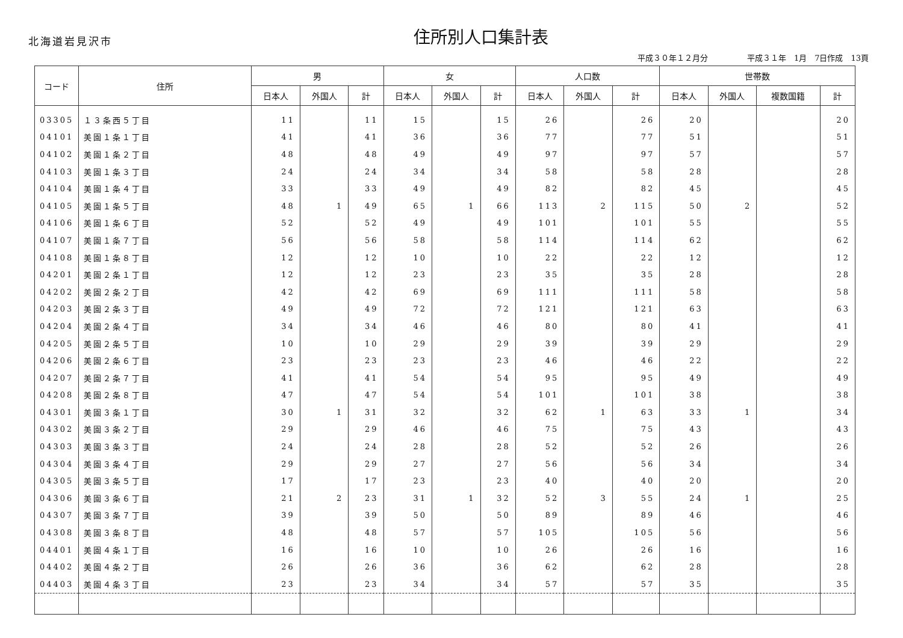北海道岩見沢市
住所別人口集計表
平成３０年１２月分　　　　　平成３１年　1月　7日作成　13頁
| コード | 住所 | 男 | | | 女 | | | 人口数 | | | 世帯数 | | | |
| --- | --- | --- | --- | --- | --- | --- | --- | --- | --- | --- | --- | --- | --- | --- |
| | | 日本人 | 外国人 | 計 | 日本人 | 外国人 | 計 | 日本人 | 外国人 | 計 | 日本人 | 外国人 | 複数国籍 | 計 |
| 03305 | １３条西５丁目 | 11 | | 11 | 15 | | 15 | 26 | | 26 | 20 | | | 20 |
| 04101 | 美園１条１丁目 | 41 | | 41 | 36 | | 36 | 77 | | 77 | 51 | | | 51 |
| 04102 | 美園１条２丁目 | 48 | | 48 | 49 | | 49 | 97 | | 97 | 57 | | | 57 |
| 04103 | 美園１条３丁目 | 24 | | 24 | 34 | | 34 | 58 | | 58 | 28 | | | 28 |
| 04104 | 美園１条４丁目 | 33 | | 33 | 49 | | 49 | 82 | | 82 | 45 | | | 45 |
| 04105 | 美園１条５丁目 | 48 | 1 | 49 | 65 | 1 | 66 | 113 | 2 | 115 | 50 | 2 | | 52 |
| 04106 | 美園１条６丁目 | 52 | | 52 | 49 | | 49 | 101 | | 101 | 55 | | | 55 |
| 04107 | 美園１条７丁目 | 56 | | 56 | 58 | | 58 | 114 | | 114 | 62 | | | 62 |
| 04108 | 美園１条８丁目 | 12 | | 12 | 10 | | 10 | 22 | | 22 | 12 | | | 12 |
| 04201 | 美園２条１丁目 | 12 | | 12 | 23 | | 23 | 35 | | 35 | 28 | | | 28 |
| 04202 | 美園２条２丁目 | 42 | | 42 | 69 | | 69 | 111 | | 111 | 58 | | | 58 |
| 04203 | 美園２条３丁目 | 49 | | 49 | 72 | | 72 | 121 | | 121 | 63 | | | 63 |
| 04204 | 美園２条４丁目 | 34 | | 34 | 46 | | 46 | 80 | | 80 | 41 | | | 41 |
| 04205 | 美園２条５丁目 | 10 | | 10 | 29 | | 29 | 39 | | 39 | 29 | | | 29 |
| 04206 | 美園２条６丁目 | 23 | | 23 | 23 | | 23 | 46 | | 46 | 22 | | | 22 |
| 04207 | 美園２条７丁目 | 41 | | 41 | 54 | | 54 | 95 | | 95 | 49 | | | 49 |
| 04208 | 美園２条８丁目 | 47 | | 47 | 54 | | 54 | 101 | | 101 | 38 | | | 38 |
| 04301 | 美園３条１丁目 | 30 | 1 | 31 | 32 | | 32 | 62 | 1 | 63 | 33 | 1 | | 34 |
| 04302 | 美園３条２丁目 | 29 | | 29 | 46 | | 46 | 75 | | 75 | 43 | | | 43 |
| 04303 | 美園３条３丁目 | 24 | | 24 | 28 | | 28 | 52 | | 52 | 26 | | | 26 |
| 04304 | 美園３条４丁目 | 29 | | 29 | 27 | | 27 | 56 | | 56 | 34 | | | 34 |
| 04305 | 美園３条５丁目 | 17 | | 17 | 23 | | 23 | 40 | | 40 | 20 | | | 20 |
| 04306 | 美園３条６丁目 | 21 | 2 | 23 | 31 | 1 | 32 | 52 | 3 | 55 | 24 | 1 | | 25 |
| 04307 | 美園３条７丁目 | 39 | | 39 | 50 | | 50 | 89 | | 89 | 46 | | | 46 |
| 04308 | 美園３条８丁目 | 48 | | 48 | 57 | | 57 | 105 | | 105 | 56 | | | 56 |
| 04401 | 美園４条１丁目 | 16 | | 16 | 10 | | 10 | 26 | | 26 | 16 | | | 16 |
| 04402 | 美園４条２丁目 | 26 | | 26 | 36 | | 36 | 62 | | 62 | 28 | | | 28 |
| 04403 | 美園４条３丁目 | 23 | | 23 | 34 | | 34 | 57 | | 57 | 35 | | | 35 |